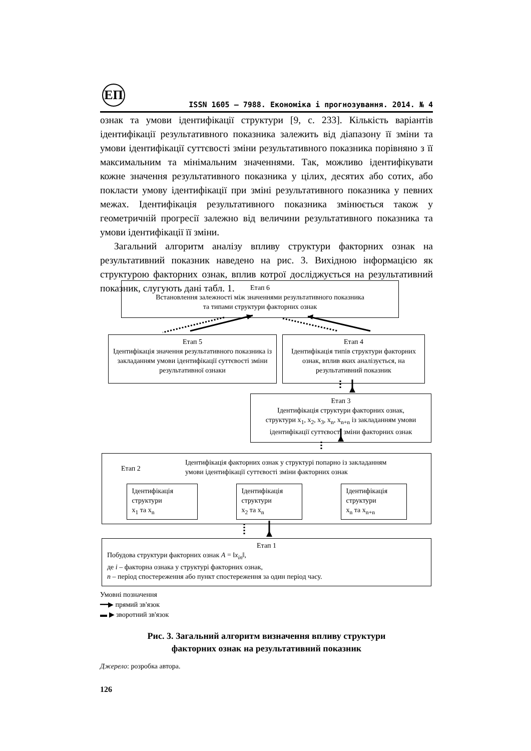ЕП
ISSN 1605 – 7988. Економіка і прогнозування. 2014. № 4
ознак та умови ідентифікації структури [9, с. 233]. Кількість варіантів ідентифікації результативного показника залежить від діапазону її зміни та умови ідентифікації суттєвості зміни результативного показника порівняно з її максимальним та мінімальним значеннями. Так, можливо ідентифікувати кожне значення результативного показника у цілих, десятих або сотих, або покласти умову ідентифікації при зміні результативного показника у певних межах. Ідентифікація результативного показника змінюється також у геометричній прогресії залежно від величини результативного показника та умови ідентифікації її зміни.
Загальний алгоритм аналізу впливу структури факторних ознак на результативний показник наведено на рис. 3. Вихідною інформацією як структурою факторних ознак, вплив котрої досліджується на результативний показник, слугують дані табл. 1.
Етап 6
Встановлення залежності між значеннями результативного показника
та типами структури факторних ознак
Етап 5
Ідентифікація значення результативного показника із закладанням умови ідентифікації суттєвості зміни результативної ознаки
Етап 4
Ідентифікація типів структури факторних ознак, вплив яких аналізується, на результативний показник
Етап 3
Ідентифікація структури факторних ознак,
структури x<sub>1</sub>, x<sub>2</sub>, x<sub>3</sub>, x<sub>n</sub>, x<sub>n+n</sub> із закладанням умови ідентифікації суттєвості зміни факторних ознак
Етап 2
Ідентифікація факторних ознак у структурі попарно із закладанням
умови ідентифікації суттєвості зміни факторних ознак
Ідентифікація структури
x<sub>1</sub> та x<sub>n</sub>
Ідентифікація структури
x<sub>2</sub> та x<sub>n</sub>
Ідентифікація структури
x<sub>n</sub> та x<sub>n+n</sub>
Етап 1
Побудова структури факторних ознак A = ‖x<sub>in</sub>‖,
де i – факторна ознака у структурі факторних ознак,
n – період спостереження або пункт спостереження за один період часу.
Умовні позначення
━━▶ прямий зв'язок
▬ ▶ зворотний зв'язок
Рис. 3. Загальний алгоритм визначення впливу структури
факторних ознак на результативний показник
Джерело: розробка автора.
126